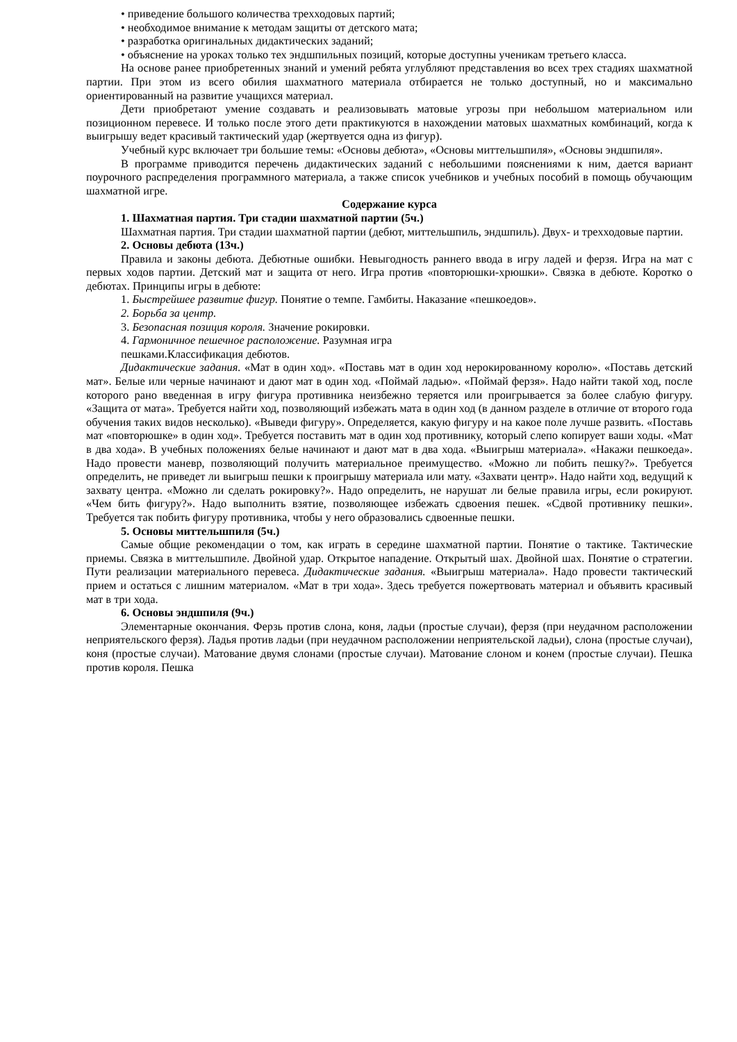• приведение большого количества трехходовых партий;
• необходимое внимание к методам защиты от детского мата;
• разработка оригинальных дидактических заданий;
• объяснение на уроках только тех эндшпильных позиций, которые доступны ученикам третьего класса.
На основе ранее приобретенных знаний и умений ребята углубляют представления во всех трех стадиях шахматной партии. При этом из всего обилия шахматного материала отбирается не только доступный, но и максимально ориентированный на развитие учащихся материал.
Дети приобретают умение создавать и реализовывать матовые угрозы при небольшом материальном или позиционном перевесе. И только после этого дети практикуются в нахождении матовых шахматных комбинаций, когда к выигрышу ведет красивый тактический удар (жертвуется одна из фигур).
Учебный курс включает три большие темы: «Основы дебюта», «Основы миттельшпиля», «Основы эндшпиля».
В программе приводится перечень дидактических заданий с небольшими пояснениями к ним, дается вариант поурочного распределения программного материала, а также список учебников и учебных пособий в помощь обучающим шахматной игре.
Содержание курса
1. Шахматная партия. Три стадии шахматной партии (5ч.)
Шахматная партия. Три стадии шахматной партии (дебют, миттельшпиль, эндшпиль). Двух- и трехходовые партии.
2. Основы дебюта (13ч.)
Правила и законы дебюта. Дебютные ошибки. Невыгодность раннего ввода в игру ладей и ферзя. Игра на мат с первых ходов партии. Детский мат и защита от него. Игра против «повторюшки-хрюшки». Связка в дебюте. Коротко о дебютах. Принципы игры в дебюте:
1. Быстрейшее развитие фигур. Понятие о темпе. Гамбиты. Наказание «пешкоедов».
2. Борьба за центр.
3. Безопасная позиция короля. Значение рокировки.
4. Гармоничное пешечное расположение. Разумная игра
пешками.Классификация дебютов.
Дидактические задания. «Мат в один ход». «Поставь мат в один ход нерокированному королю». «Поставь детский мат». Белые или черные начинают и дают мат в один ход. «Поймай ладью». «Поймай ферзя». Надо найти такой ход, после которого рано введенная в игру фигура противника неизбежно теряется или проигрывается за более слабую фигуру. «Защита от мата». Требуется найти ход, позволяющий избежать мата в один ход (в данном разделе в отличие от второго года обучения таких видов несколько). «Выведи фигуру». Определяется, какую фигуру и на какое поле лучше развить. «Поставь мат «повторюшке» в один ход». Требуется поставить мат в один ход противнику, который слепо копирует ваши ходы. «Мат в два хода». В учебных положениях белые начинают и дают мат в два хода. «Выигрыш материала». «Накажи пешкоеда». Надо провести маневр, позволяющий получить материальное преимущество. «Можно ли побить пешку?». Требуется определить, не приведет ли выигрыш пешки к проигрышу материала или мату. «Захвати центр». Надо найти ход, ведущий к захвату центра. «Можно ли сделать рокировку?». Надо определить, не нарушат ли белые правила игры, если рокируют. «Чем бить фигуру?». Надо выполнить взятие, позволяющее избежать сдвоения пешек. «Сдвой противнику пешки». Требуется так побить фигуру противника, чтобы у него образовались сдвоенные пешки.
5. Основы миттельшпиля (5ч.)
Самые общие рекомендации о том, как играть в середине шахматной партии. Понятие о тактике. Тактические приемы. Связка в миттельшпиле. Двойной удар. Открытое нападение. Открытый шах. Двойной шах. Понятие о стратегии. Пути реализации материального перевеса. Дидактические задания. «Выигрыш материала». Надо провести тактический прием и остаться с лишним материалом. «Мат в три хода». Здесь требуется пожертвовать материал и объявить красивый мат в три хода.
6. Основы эндшпиля (9ч.)
Элементарные окончания. Ферзь против слона, коня, ладьи (простые случаи), ферзя (при неудачном расположении неприятельского ферзя). Ладья против ладьи (при неудачном расположении неприятельской ладьи), слона (простые случаи), коня (простые случаи). Матование двумя слонами (простые случаи). Матование слоном и конем (простые случаи). Пешка против короля. Пешка